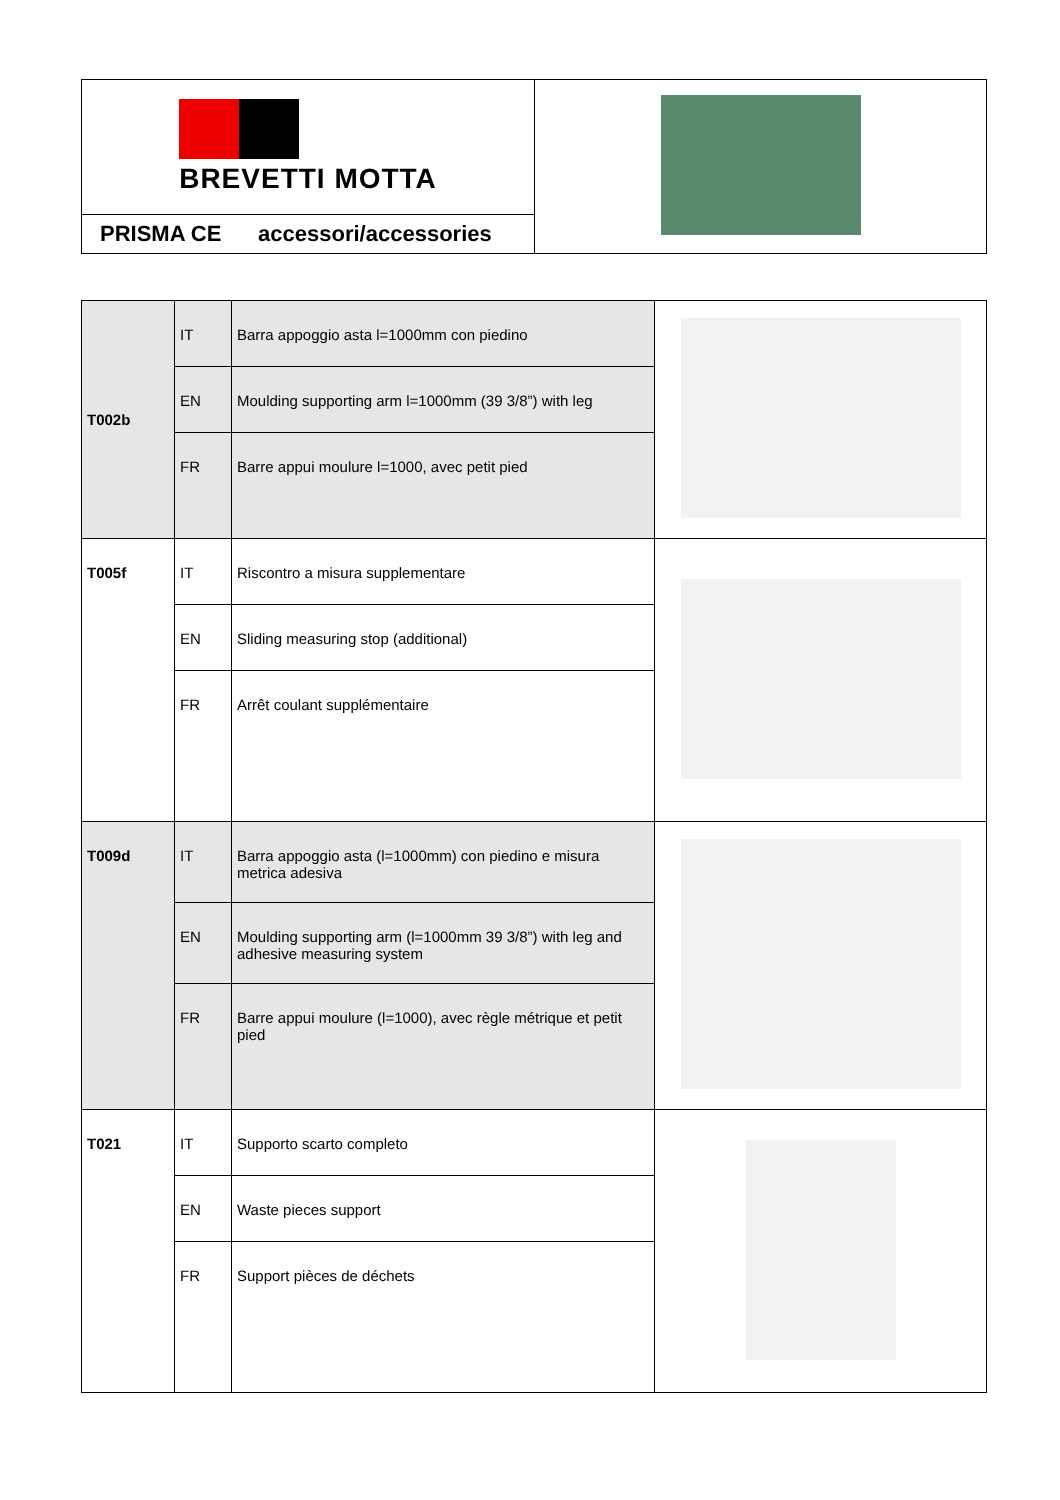| BREVETTI MOTTA | |
| PRISMA CE accessori/accessories | |
| T002b | IT | Barra appoggio asta l=1000mm con piedino | |
| | EN | Moulding supporting arm l=1000mm (39 3/8”) with leg | |
| | FR | Barre appui moulure l=1000, avec petit pied | |
| T005f | IT | Riscontro a misura supplementare | |
| | EN | Sliding measuring stop (additional) | |
| | FR | Arrêt coulant supplémentaire | |
| T009d | IT | Barra appoggio asta (l=1000mm) con piedino e misura metrica adesiva | |
| | EN | Moulding supporting arm (l=1000mm 39 3/8”) with leg and adhesive measuring system | |
| | FR | Barre appui moulure (l=1000), avec règle métrique et petit pied | |
| T021 | IT | Supporto scarto completo | |
| | EN | Waste pieces support | |
| | FR | Support pièces de déchets | |